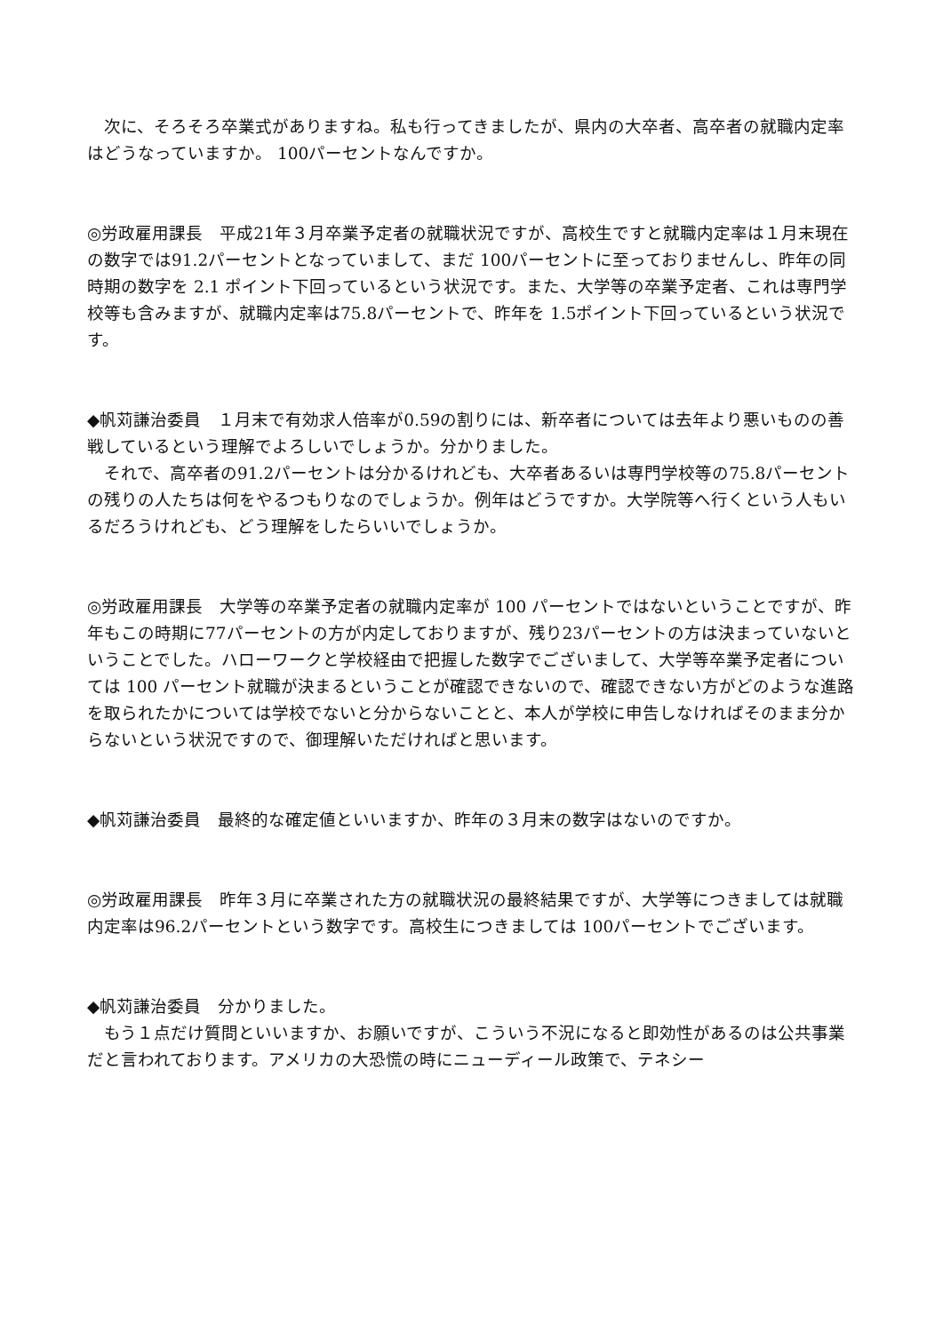次に、そろそろ卒業式がありますね。私も行ってきましたが、県内の大卒者、高卒者の就職内定率はどうなっていますか。 100パーセントなんですか。
◎労政雇用課長　平成21年３月卒業予定者の就職状況ですが、高校生ですと就職内定率は１月末現在の数字では91.2パーセントとなっていまして、まだ 100パーセントに至っておりませんし、昨年の同時期の数字を 2.1 ポイント下回っているという状況です。また、大学等の卒業予定者、これは専門学校等も含みますが、就職内定率は75.8パーセントで、昨年を 1.5ポイント下回っているという状況です。
◆帆苅謙治委員　１月末で有効求人倍率が0.59の割りには、新卒者については去年より悪いものの善戦しているという理解でよろしいでしょうか。分かりました。
　それで、高卒者の91.2パーセントは分かるけれども、大卒者あるいは専門学校等の75.8パーセントの残りの人たちは何をやるつもりなのでしょうか。例年はどうですか。大学院等へ行くという人もいるだろうけれども、どう理解をしたらいいでしょうか。
◎労政雇用課長　大学等の卒業予定者の就職内定率が 100 パーセントではないということですが、昨年もこの時期に77パーセントの方が内定しておりますが、残り23パーセントの方は決まっていないということでした。ハローワークと学校経由で把握した数字でございまして、大学等卒業予定者については 100 パーセント就職が決まるということが確認できないので、確認できない方がどのような進路を取られたかについては学校でないと分からないことと、本人が学校に申告しなければそのまま分からないという状況ですので、御理解いただければと思います。
◆帆苅謙治委員　最終的な確定値といいますか、昨年の３月末の数字はないのですか。
◎労政雇用課長　昨年３月に卒業された方の就職状況の最終結果ですが、大学等につきましては就職内定率は96.2パーセントという数字です。高校生につきましては 100パーセントでございます。
◆帆苅謙治委員　分かりました。
　もう１点だけ質問といいますか、お願いですが、こういう不況になると即効性があるのは公共事業だと言われております。アメリカの大恐慌の時にニューディール政策で、テネシー